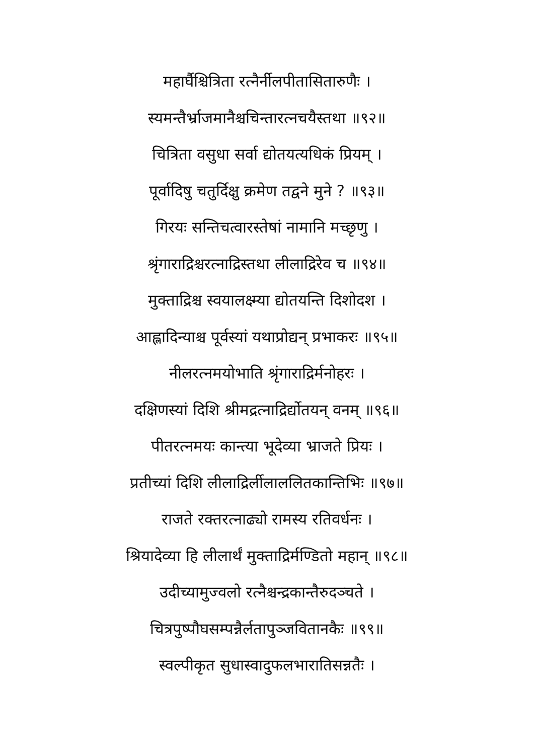महार्घैश्चित्रिता रत्नैर्नीलपीतासितारुणैः ।
स्यमन्तैर्भ्राजमानैश्चचिन्तारत्नचयैस्तथा ॥९२॥
चित्रिता वसुधा सर्वा द्योतयत्यधिकं प्रियम् ।
पूर्वादिषु चतुर्दिक्षु क्रमेण तद्वने मुने ? ॥९३॥
गिरयः सन्तिचत्वारस्तेषां नामानि मच्छृणु ।
श्रृंगाराद्रिश्चरत्नाद्रिस्तथा लीलाद्रिरेव च ॥९४॥
मुक्ताद्रिश्च स्वयालक्ष्म्या द्योतयन्ति दिशोदश ।
आह्लादिन्याश्च पूर्वस्यां यथाप्रोद्यन् प्रभाकरः ॥९५॥
नीलरत्नमयोभाति श्रृंगाराद्रिर्मनोहरः ।
दक्षिणस्यां दिशि श्रीमद्रत्नाद्रिर्द्योतयन् वनम् ॥९६॥
पीतरत्नमयः कान्त्या भूदेव्या भ्राजते प्रियः ।
प्रतीच्यां दिशि लीलाद्रिर्लीलाललितकान्तिभिः ॥९७॥
राजते रक्तरत्नाढ्यो रामस्य रतिवर्धनः ।
श्रियादेव्या हि लीलार्थं मुक्ताद्रिर्मण्डितो महान् ॥९८॥
उदीच्यामुज्वलो रत्नैश्चन्द्रकान्तैरुदञ्चते ।
चित्रपुष्पौघसम्पन्नैर्लतापुञ्जवितानकैः ॥९९॥
स्वल्पीकृत सुधास्वादुफलभारातिसन्नतैः ।